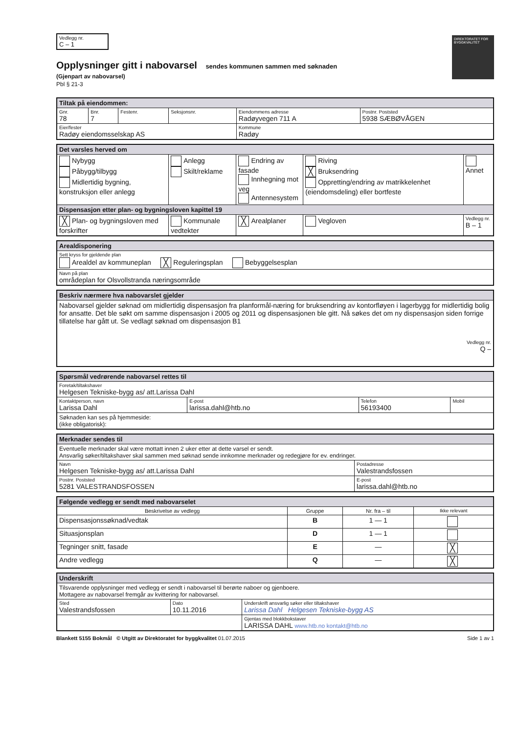Vedlegg nr.
C – 1
DIREKTORATET FOR BYGGKVALITET
Opplysninger gitt i nabovarsel sendes kommunen sammen med søknaden
(Gjenpart av nabovarsel)
Pbl § 21-3
| Tiltak på eiendommen: | | | | | |
| Gnr. 78 | Bnr. 7 | Festenr. | Seksjonsnr. | Eiendommens adresse Radøyvegen 711 A | Postnr. Poststed 5938 SÆBØVÅGEN |
| Eier/fester Radøy eiendomsselskap AS | | | | Kommune Radøy | |
| Det varsles herved om | | | | |
| Nybygg Påbygg/tilbygg Midlertidig bygning, konstruksjon eller anlegg | Anlegg Skilt/reklame | Endring av fasade Innhegning mot veg Antennesystem | Riving ╳ Bruksendring Oppretting/endring av matrikkelenhet (eiendomsdeling) eller bortfeste | Annet |
| Dispensasjon etter plan- og bygningsloven kapittel 19 | | | | |
| ╳ Plan- og bygningsloven med forskrifter | Kommunale vedtekter | ╳ Arealplaner | Vegloven | Vedlegg nr. B – 1 |
| Arealdisponering |
| Sett kryss for gjeldende plan Arealdel av kommuneplan ╳ Reguleringsplan Bebyggelsesplan |
| Navn på plan områdeplan for Olsvollstranda næringsområde |
| Beskriv nærmere hva nabovarslet gjelder |
| Nabovarsel gjelder søknad om midlertidig dispensasjon fra planformål-næring for bruksendring av kontorfløyen i lagerbygg for midlertidig bolig for ansatte. Det ble søkt om samme dispensasjon i 2005 og 2011 og dispensasjonen ble gitt. Nå søkes det om ny dispensasjon siden forrige tillatelse har gått ut. Se vedlagt søknad om dispensasjon B1 Vedlegg nr. Q – |
| Spørsmål vedrørende nabovarsel rettes til | | | |
| Foretak/tiltakshaver Helgesen Tekniske-bygg as/ att.Larissa Dahl | | | |
| Kontaktperson, navn Larissa Dahl | E-post larissa.dahl@htb.no | Telefon 56193400 | Mobil |
| Søknaden kan ses på hjemmeside: (ikke obligatorisk): | | | |
| Merknader sendes til | |
| Eventuelle merknader skal være mottatt innen 2 uker etter at dette varsel er sendt. Ansvarlig søker/tiltakshaver skal sammen med søknad sende innkomne merknader og redegjøre for ev. endringer. | |
| Navn Helgesen Tekniske-bygg as/ att.Larissa Dahl | Postadresse Valestrandsfossen |
| Postnr. Poststed 5281 VALESTRANDSFOSSEN | E-post larissa.dahl@htb.no |
| Følgende vedlegg er sendt med nabovarselet | | | |
| Beskrivelse av vedlegg | Gruppe | Nr. fra – til | Ikke relevant |
| Dispensasjonssøknad/vedtak | B | 1 — 1 | |
| Situasjonsplan | D | 1 — 1 | |
| Tegninger snitt, fasade | E | — | ╳ |
| Andre vedlegg | Q | — | ╳ |
| Underskrift | | |
| Tilsvarende opplysninger med vedlegg er sendt i nabovarsel til berørte naboer og gjenboere. Mottagere av nabovarsel fremgår av kvittering for nabovarsel. | | |
| Sted Valestrandsfossen | Dato 10.11.2016 | Underskrift ansvarlig søker eller tiltakshaver Larissa Dahl Helgesen Tekniske-bygg AS |
| | | Gjentas med blokkbokstaver LARISSA DAHL www.htb.no kontakt@htb.no |
Blankett 5155 Bokmål © Utgitt av Direktoratet for byggkvalitet 01.07.2015 Side 1 av 1